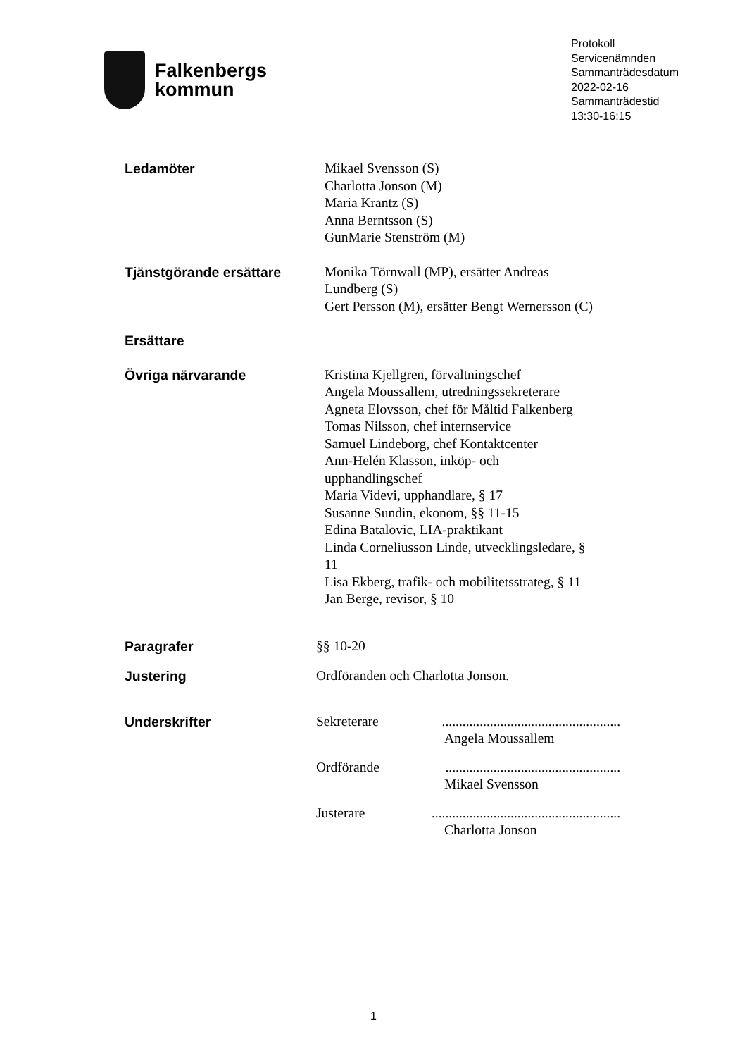Falkenbergs
kommun
Protokoll
Servicenämnden
Sammanträdesdatum
2022-02-16
Sammanträdestid
13:30-16:15
Ledamöter Mikael Svensson (S)
Charlotta Jonson (M)
Maria Krantz (S)
Anna Berntsson (S)
GunMarie Stenström (M)
Tjänstgörande ersättare Monika Törnwall (MP), ersätter Andreas Lundberg (S)
Gert Persson (M), ersätter Bengt Wernersson (C)
Ersättare
Övriga närvarande Kristina Kjellgren, förvaltningschef
Angela Moussallem, utredningssekreterare
Agneta Elovsson, chef för Måltid Falkenberg
Tomas Nilsson, chef internservice
Samuel Lindeborg, chef Kontaktcenter
Ann-Helén Klasson, inköp- och upphandlingschef
Maria Videvi, upphandlare, § 17
Susanne Sundin, ekonom, §§ 11-15
Edina Batalovic, LIA-praktikant
Linda Corneliusson Linde, utvecklingsledare, § 11
Lisa Ekberg, trafik- och mobilitetsstrateg, § 11
Jan Berge, revisor, § 10
Paragrafer §§ 10-20
Justering Ordföranden och Charlotta Jonson.
Underskrifter Sekreterare....................................................
Angela Moussallem
Ordförande...................................................
Mikael Svensson
Justerare.......................................................
Charlotta Jonson
1